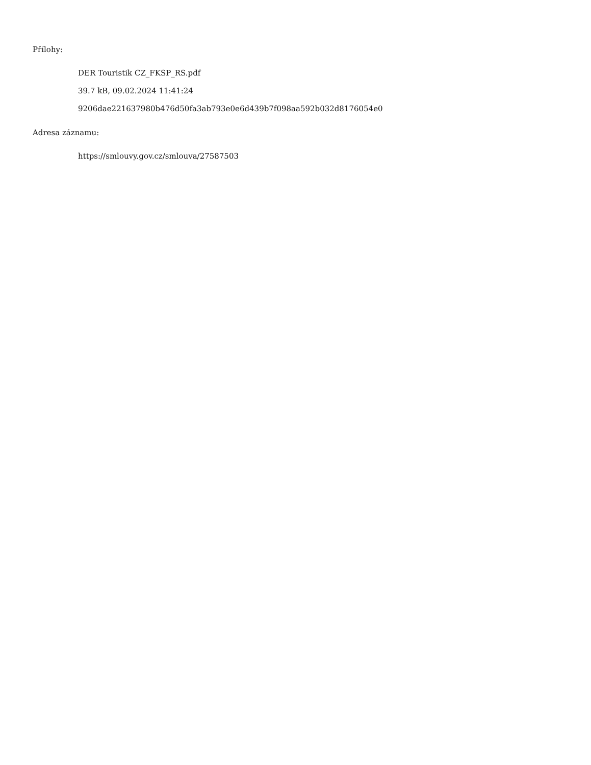Přílohy:
DER Touristik CZ_FKSP_RS.pdf
39.7 kB, 09.02.2024 11:41:24
9206dae221637980b476d50fa3ab793e0e6d439b7f098aa592b032d8176054e0
Adresa záznamu:
https://smlouvy.gov.cz/smlouva/27587503